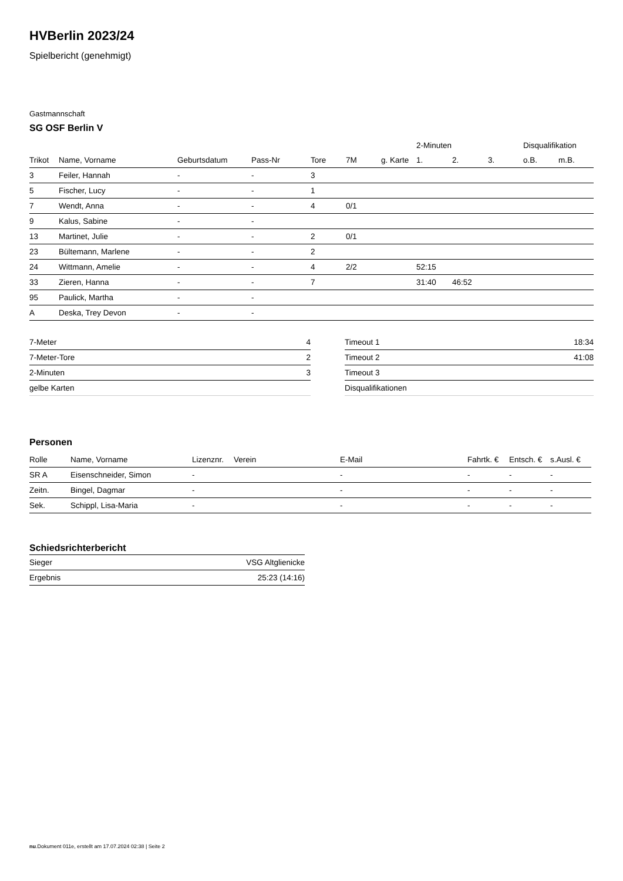HVBerlin 2023/24
Spielbericht (genehmigt)
Gastmannschaft
SG OSF Berlin V
| | | | | | | | 2-Minuten | | | Disqualifikation | |
| --- | --- | --- | --- | --- | --- | --- | --- | --- | --- | --- | --- |
| Trikot | Name, Vorname | Geburtsdatum | Pass-Nr | Tore | 7M | g. Karte | 1. | 2. | 3. | o.B. | m.B. |
| 3 | Feiler, Hannah | - | - | 3 | | | | | | | |
| 5 | Fischer, Lucy | - | - | 1 | | | | | | | |
| 7 | Wendt, Anna | - | - | 4 | 0/1 | | | | | | |
| 9 | Kalus, Sabine | - | - | | | | | | | | |
| 13 | Martinet, Julie | - | - | 2 | 0/1 | | | | | | |
| 23 | Bültemann, Marlene | - | - | 2 | | | | | | | |
| 24 | Wittmann, Amelie | - | - | 4 | 2/2 | | 52:15 | | | | |
| 33 | Zieren, Hanna | - | - | 7 | | | 31:40 | 46:52 | | | |
| 95 | Paulick, Martha | - | - | | | | | | | | |
| A | Deska, Trey Devon | - | - | | | | | | | | |
| 7-Meter | 4 |
| 7-Meter-Tore | 2 |
| 2-Minuten | 3 |
| gelbe Karten | |
| Timeout 1 | 18:34 |
| Timeout 2 | 41:08 |
| Timeout 3 | |
| Disqualifikationen | |
Personen
| Rolle | Name, Vorname | Lizenznr. | Verein | E-Mail | Fahrtk. € | Entsch. € | s.Ausl. € |
| --- | --- | --- | --- | --- | --- | --- | --- |
| SR A | Eisenschneider, Simon | - | | - | - | - | - |
| Zeitn. | Bingel, Dagmar | - | | - | - | - | - |
| Sek. | Schippl, Lisa-Maria | - | | - | - | - | - |
Schiedsrichterbericht
| Sieger | VSG Altglienicke |
| Ergebnis | 25:23 (14:16) |
nu.Dokument 011e, erstellt am 17.07.2024 02:38 | Seite 2